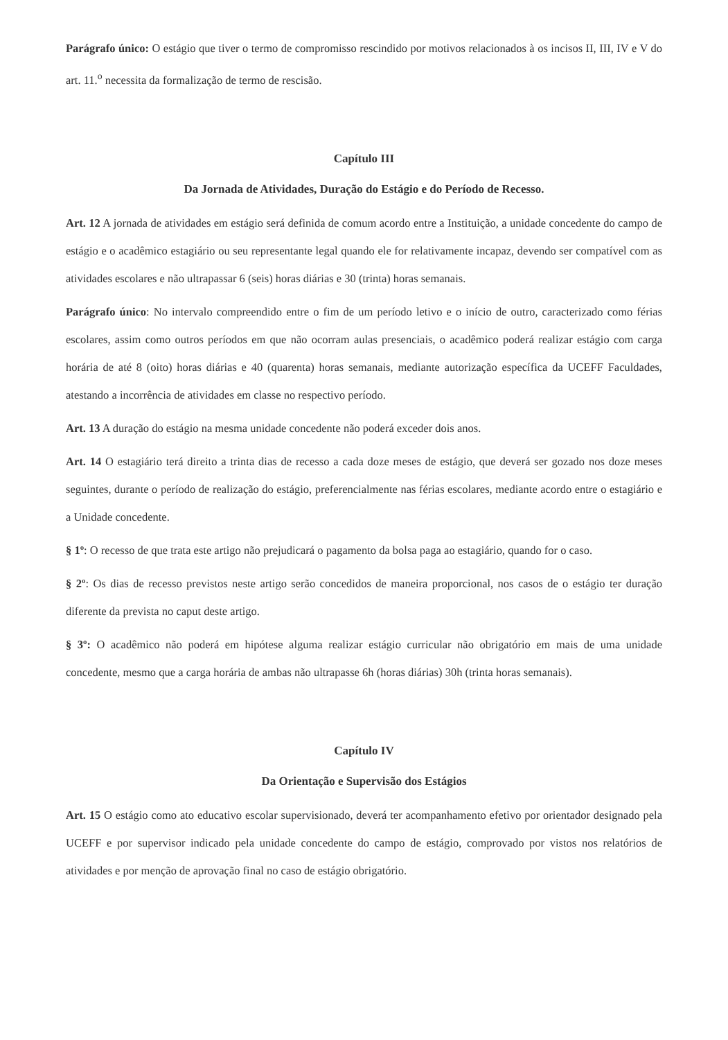Parágrafo único: O estágio que tiver o termo de compromisso rescindido por motivos relacionados à os incisos II, III, IV e V do art. 11.<sup>o</sup> necessita da formalização de termo de rescisão.
Capítulo III
Da Jornada de Atividades, Duração do Estágio e do Período de Recesso.
Art. 12 A jornada de atividades em estágio será definida de comum acordo entre a Instituição, a unidade concedente do campo de estágio e o acadêmico estagiário ou seu representante legal quando ele for relativamente incapaz, devendo ser compatível com as atividades escolares e não ultrapassar 6 (seis) horas diárias e 30 (trinta) horas semanais.
Parágrafo único: No intervalo compreendido entre o fim de um período letivo e o início de outro, caracterizado como férias escolares, assim como outros períodos em que não ocorram aulas presenciais, o acadêmico poderá realizar estágio com carga horária de até 8 (oito) horas diárias e 40 (quarenta) horas semanais, mediante autorização específica da UCEFF Faculdades, atestando a incorrência de atividades em classe no respectivo período.
Art. 13 A duração do estágio na mesma unidade concedente não poderá exceder dois anos.
Art. 14 O estagiário terá direito a trinta dias de recesso a cada doze meses de estágio, que deverá ser gozado nos doze meses seguintes, durante o período de realização do estágio, preferencialmente nas férias escolares, mediante acordo entre o estagiário e a Unidade concedente.
§ 1º: O recesso de que trata este artigo não prejudicará o pagamento da bolsa paga ao estagiário, quando for o caso.
§ 2º: Os dias de recesso previstos neste artigo serão concedidos de maneira proporcional, nos casos de o estágio ter duração diferente da prevista no caput deste artigo.
§ 3º: O acadêmico não poderá em hipótese alguma realizar estágio curricular não obrigatório em mais de uma unidade concedente, mesmo que a carga horária de ambas não ultrapasse 6h (horas diárias) 30h (trinta horas semanais).
Capítulo IV
Da Orientação e Supervisão dos Estágios
Art. 15 O estágio como ato educativo escolar supervisionado, deverá ter acompanhamento efetivo por orientador designado pela UCEFF e por supervisor indicado pela unidade concedente do campo de estágio, comprovado por vistos nos relatórios de atividades e por menção de aprovação final no caso de estágio obrigatório.